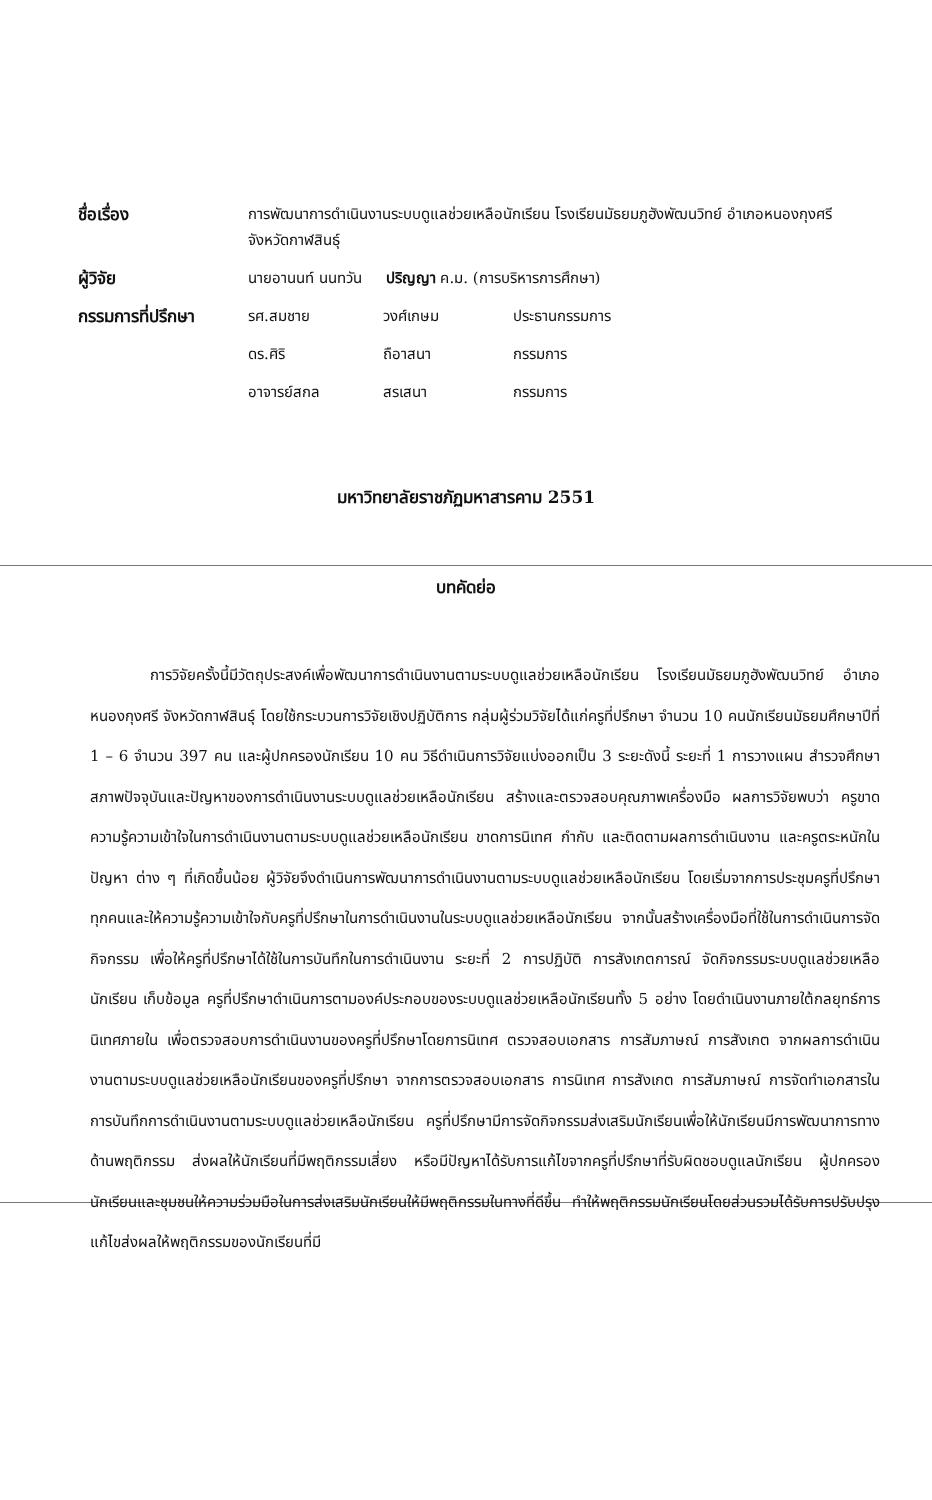| ชื่อเรื่อง | การพัฒนาการดำเนินงานระบบดูแลช่วยเหลือนักเรียน โรงเรียนมัธยมภูฮังพัฒนวิทย์ อำเภอหนองกุงศรี จังหวัดกาฬสินธุ์ | | |
| ผู้วิจัย | นายอานนท์ นนทวัน ปริญญา ค.ม. (การบริหารการศึกษา) | | |
| กรรมการที่ปรึกษา | รศ.สมชาย | วงศ์เกษม | ประธานกรรมการ |
| | ดร.ศิริ | ถือาสนา | กรรมการ |
| | อาจารย์สกล | สรเสนา | กรรมการ |
มหาวิทยาลัยราชภัฏมหาสารคาม 2551
บทคัดย่อ
การวิจัยครั้งนี้มีวัตถุประสงค์เพื่อพัฒนาการดำเนินงานตามระบบดูแลช่วยเหลือนักเรียน โรงเรียนมัธยมภูฮังพัฒนวิทย์ อำเภอหนองกุงศรี จังหวัดกาฬสินธุ์ โดยใช้กระบวนการวิจัยเชิงปฏิบัติการ กลุ่มผู้ร่วมวิจัยได้แก่ครูที่ปรึกษา จำนวน 10 คนนักเรียนมัธยมศึกษาปีที่ 1 – 6 จำนวน 397 คน และผู้ปกครองนักเรียน 10 คน วิธีดำเนินการวิจัยแบ่งออกเป็น 3 ระยะดังนี้ ระยะที่ 1 การวางแผน สำรวจศึกษาสภาพปัจจุบันและปัญหาของการดำเนินงานระบบดูแลช่วยเหลือนักเรียน สร้างและตรวจสอบคุณภาพเครื่องมือ ผลการวิจัยพบว่า ครูขาดความรู้ความเข้าใจในการดำเนินงานตามระบบดูแลช่วยเหลือนักเรียน ขาดการนิเทศ กำกับ และติดตามผลการดำเนินงาน และครูตระหนักในปัญหา ต่าง ๆ ที่เกิดขึ้นน้อย ผู้วิจัยจึงดำเนินการพัฒนาการดำเนินงานตามระบบดูแลช่วยเหลือนักเรียน โดยเริ่มจากการประชุมครูที่ปรึกษาทุกคนและให้ความรู้ความเข้าใจกับครูที่ปรึกษาในการดำเนินงานในระบบดูแลช่วยเหลือนักเรียน จากนั้นสร้างเครื่องมือที่ใช้ในการดำเนินการจัดกิจกรรม เพื่อให้ครูที่ปรึกษาได้ใช้ในการบันทึกในการดำเนินงาน ระยะที่ 2 การปฏิบัติ การสังเกตการณ์ จัดกิจกรรมระบบดูแลช่วยเหลือนักเรียน เก็บข้อมูล ครูที่ปรึกษาดำเนินการตามองค์ประกอบของระบบดูแลช่วยเหลือนักเรียนทั้ง 5 อย่าง โดยดำเนินงานภายใต้กลยุทธ์การนิเทศภายใน เพื่อตรวจสอบการดำเนินงานของครูที่ปรึกษาโดยการนิเทศ ตรวจสอบเอกสาร การสัมภาษณ์ การสังเกต จากผลการดำเนินงานตามระบบดูแลช่วยเหลือนักเรียนของครูที่ปรึกษา จากการตรวจสอบเอกสาร การนิเทศ การสังเกต การสัมภาษณ์ การจัดทำเอกสารในการบันทึกการดำเนินงานตามระบบดูแลช่วยเหลือนักเรียน ครูที่ปรึกษามีการจัดกิจกรรมส่งเสริมนักเรียนเพื่อให้นักเรียนมีการพัฒนาการทางด้านพฤติกรรม ส่งผลให้นักเรียนที่มีพฤติกรรมเสี่ยง หรือมีปัญหาได้รับการแก้ไขจากครูที่ปรึกษาที่รับผิดชอบดูแลนักเรียน ผู้ปกครองนักเรียนและชุมชนให้ความร่วมมือในการส่งเสริมนักเรียนให้มีพฤติกรรมในทางที่ดีขึ้น ทำให้พฤติกรรมนักเรียนโดยส่วนรวมได้รับการปรับปรุงแก้ไขส่งผลให้พฤติกรรมของนักเรียนที่มี